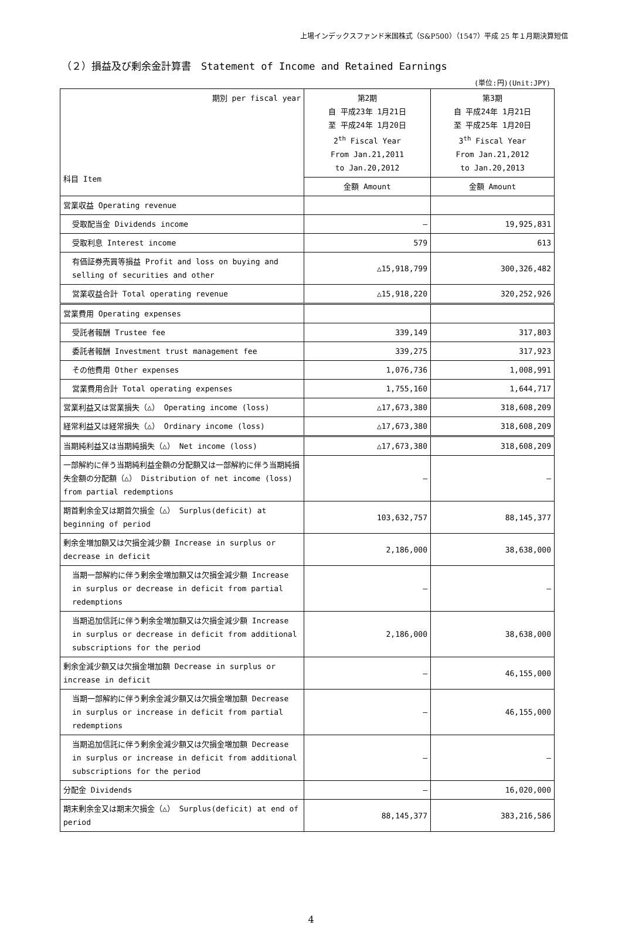上場インデックスファンド米国株式（S&P500）（1547）平成 25 年１月期決算短信
（２）損益及び剰余金計算書　Statement of Income and Retained Earnings
(単位:円)(Unit:JPY)
| 期別 per fiscal year 科目 Item | 第2期 自 平成23年 1月21日 至 平成24年 1月20日 2<sup>th</sup> Fiscal Year From Jan.21,2011 to Jan.20,2012 | 第3期 自 平成24年 1月21日 至 平成25年 1月20日 3<sup>th</sup> Fiscal Year From Jan.21,2012 to Jan.20,2013 |
| | 金額 Amount | 金額 Amount |
| 営業収益 Operating revenue | | |
| 受取配当金 Dividends income | ― | 19,925,831 |
| 受取利息 Interest income | 579 | 613 |
| 有価証券売買等損益 Profit and loss on buying and selling of securities and other | △15,918,799 | 300,326,482 |
| 営業収益合計 Total operating revenue | △15,918,220 | 320,252,926 |
| 営業費用 Operating expenses | | |
| 受託者報酬 Trustee fee | 339,149 | 317,803 |
| 委託者報酬 Investment trust management fee | 339,275 | 317,923 |
| その他費用 Other expenses | 1,076,736 | 1,008,991 |
| 営業費用合計 Total operating expenses | 1,755,160 | 1,644,717 |
| 営業利益又は営業損失（△） Operating income (loss) | △17,673,380 | 318,608,209 |
| 経常利益又は経常損失（△） Ordinary income (loss) | △17,673,380 | 318,608,209 |
| 当期純利益又は当期純損失（△） Net income (loss) | △17,673,380 | 318,608,209 |
| 一部解約に伴う当期純利益金額の分配額又は一部解約に伴う当期純損失金額の分配額（△） Distribution of net income (loss) from partial redemptions | ― | ― |
| 期首剰余金又は期首欠損金（△） Surplus(deficit) at beginning of period | 103,632,757 | 88,145,377 |
| 剰余金増加額又は欠損金減少額 Increase in surplus or decrease in deficit | 2,186,000 | 38,638,000 |
| 当期一部解約に伴う剰余金増加額又は欠損金減少額 Increase in surplus or decrease in deficit from partial redemptions | ― | ― |
| 当期追加信託に伴う剰余金増加額又は欠損金減少額 Increase in surplus or decrease in deficit from additional subscriptions for the period | 2,186,000 | 38,638,000 |
| 剰余金減少額又は欠損金増加額 Decrease in surplus or increase in deficit | ― | 46,155,000 |
| 当期一部解約に伴う剰余金減少額又は欠損金増加額 Decrease in surplus or increase in deficit from partial redemptions | ― | 46,155,000 |
| 当期追加信託に伴う剰余金減少額又は欠損金増加額 Decrease in surplus or increase in deficit from additional subscriptions for the period | ― | ― |
| 分配金 Dividends | ― | 16,020,000 |
| 期末剰余金又は期末欠損金（△） Surplus(deficit) at end of period | 88,145,377 | 383,216,586 |
4